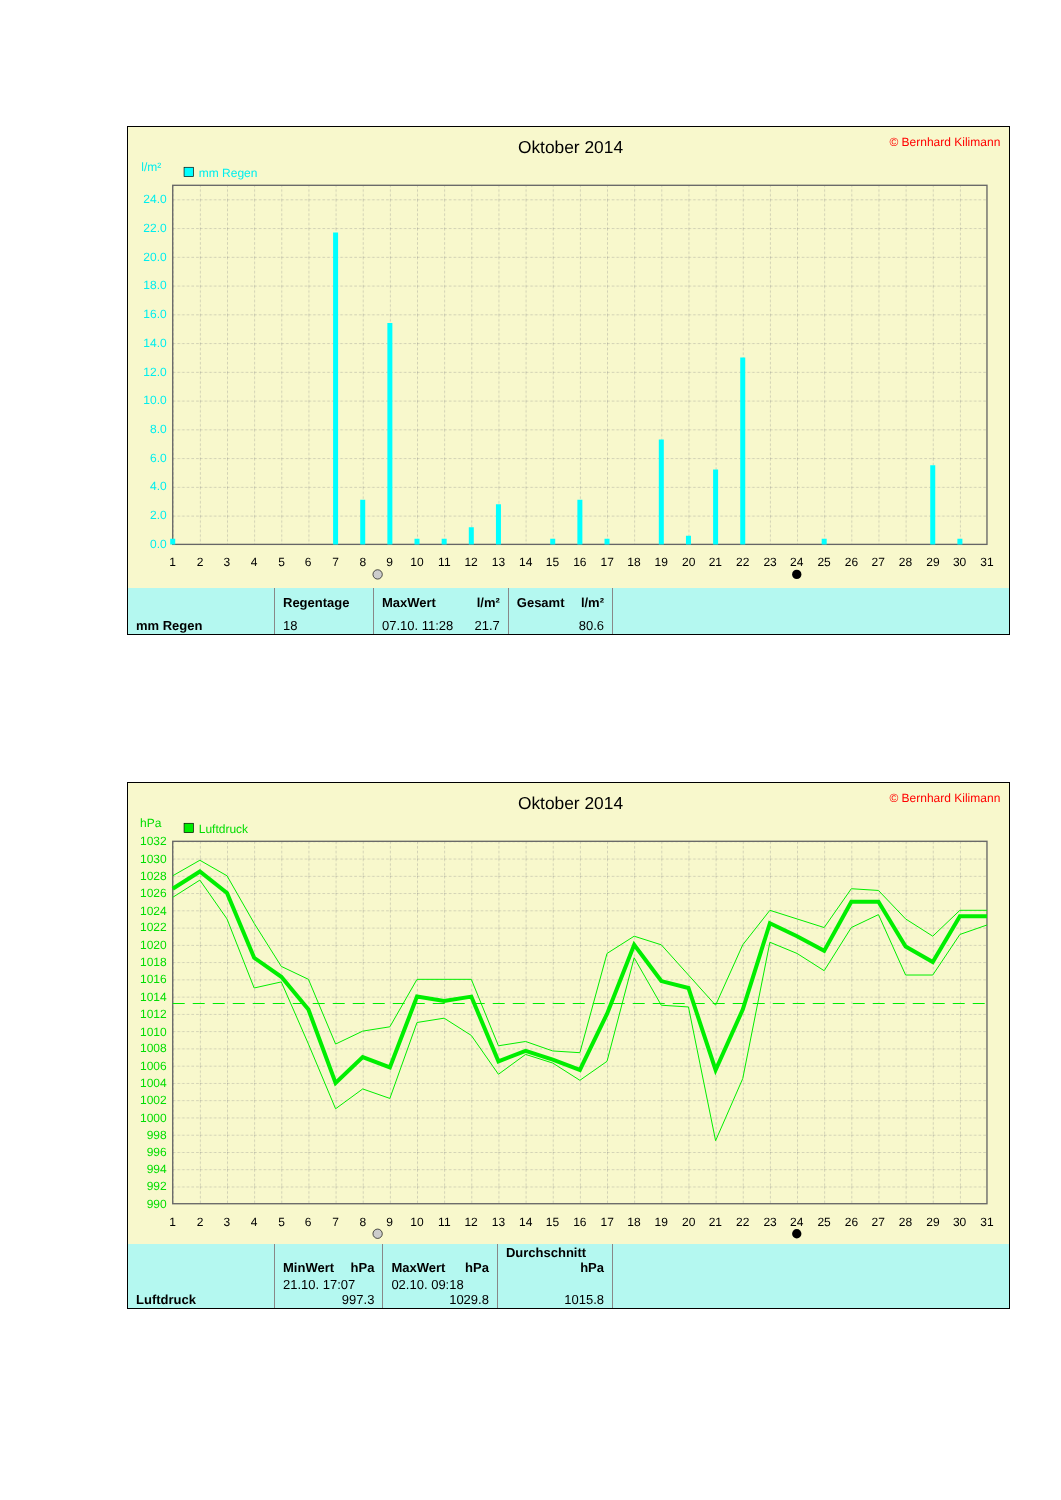Oktober 2014
© Bernhard Kilimann
l/m²
mm Regen
24.0
22.0
20.0
18.0
16.0
14.0
12.0
10.0
8.0
6.0
4.0
2.0
0.0
1
2
3
4
5
6
7
8
9
10
11
12
13
14
15
16
17
18
19
20
21
22
23
24
25
26
27
28
29
30
31
| mm Regen | Regentage | MaxWert l/m² | Gesamt l/m² | |
| | 18 | 07.10. 11:28 21.7 | 80.6 | |
Oktober 2014
© Bernhard Kilimann
hPa
Luftdruck
1032
1030
1028
1026
1024
1022
1020
1018
1016
1014
1012
1010
1008
1006
1004
1002
1000
998
996
994
992
990
1
2
3
4
5
6
7
8
9
10
11
12
13
14
15
16
17
18
19
20
21
22
23
24
25
26
27
28
29
30
31
| Luftdruck | MinWert hPa | MaxWert hPa | Durchschnitt hPa | |
| | 21.10. 17:07 997.3 | 02.10. 09:18 1029.8 | 1015.8 | |